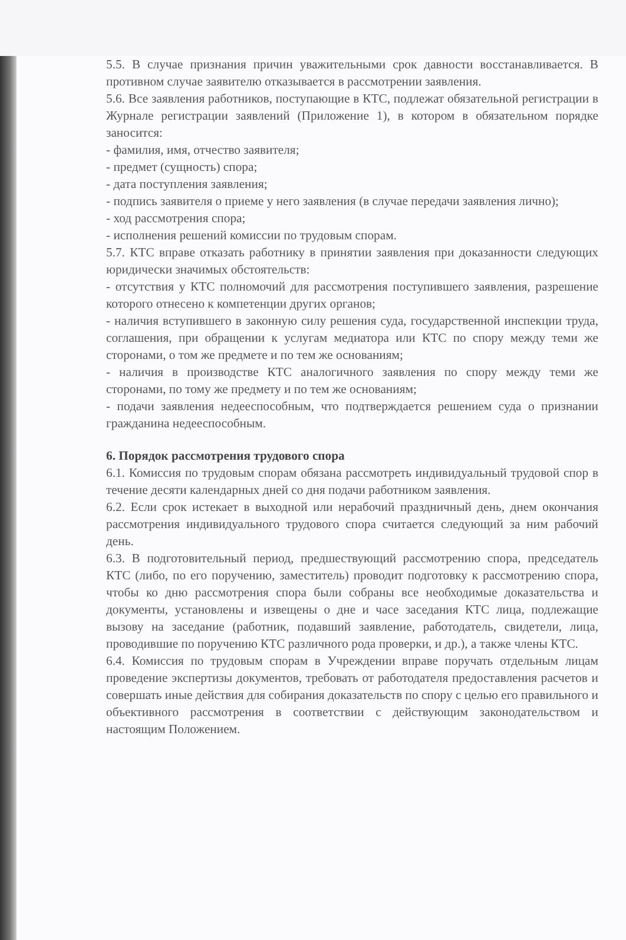5.5. В случае признания причин уважительными срок давности восстанавливается. В противном случае заявителю отказывается в рассмотрении заявления.
5.6. Все заявления работников, поступающие в КТС, подлежат обязательной регистрации в Журнале регистрации заявлений (Приложение 1), в котором в обязательном порядке заносится:
- фамилия, имя, отчество заявителя;
- предмет (сущность) спора;
- дата поступления заявления;
- подпись заявителя о приеме у него заявления (в случае передачи заявления лично);
- ход рассмотрения спора;
- исполнения решений комиссии по трудовым спорам.
5.7. КТС вправе отказать работнику в принятии заявления при доказанности следующих юридически значимых обстоятельств:
- отсутствия у КТС полномочий для рассмотрения поступившего заявления, разрешение которого отнесено к компетенции других органов;
- наличия вступившего в законную силу решения суда, государственной инспекции труда, соглашения, при обращении к услугам медиатора или КТС по спору между теми же сторонами, о том же предмете и по тем же основаниям;
- наличия в производстве КТС аналогичного заявления по спору между теми же сторонами, по тому же предмету и по тем же основаниям;
- подачи заявления недееспособным, что подтверждается решением суда о признании гражданина недееспособным.
6. Порядок рассмотрения трудового спора
6.1. Комиссия по трудовым спорам обязана рассмотреть индивидуальный трудовой спор в течение десяти календарных дней со дня подачи работником заявления.
6.2. Если срок истекает в выходной или нерабочий праздничный день, днем окончания рассмотрения индивидуального трудового спора считается следующий за ним рабочий день.
6.3. В подготовительный период, предшествующий рассмотрению спора, председатель КТС (либо, по его поручению, заместитель) проводит подготовку к рассмотрению спора, чтобы ко дню рассмотрения спора были собраны все необходимые доказательства и документы, установлены и извещены о дне и часе заседания КТС лица, подлежащие вызову на заседание (работник, подавший заявление, работодатель, свидетели, лица, проводившие по поручению КТС различного рода проверки, и др.), а также члены КТС.
6.4. Комиссия по трудовым спорам в Учреждении вправе поручать отдельным лицам проведение экспертизы документов, требовать от работодателя предоставления расчетов и совершать иные действия для собирания доказательств по спору с целью его правильного и объективного рассмотрения в соответствии с действующим законодательством и настоящим Положением.